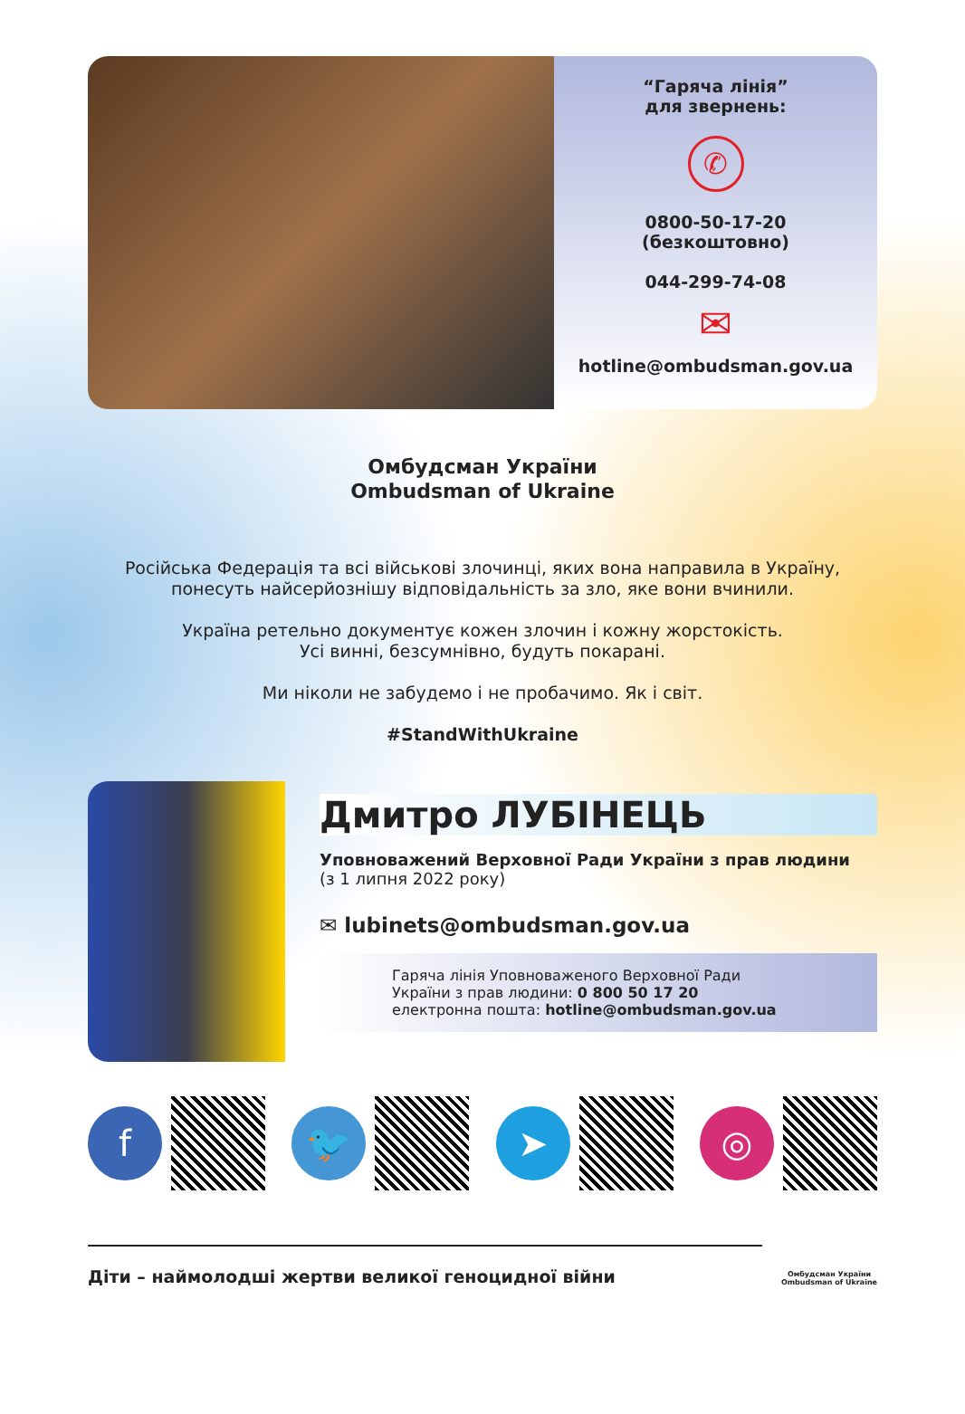“Гаряча лінія”
для звернень:
✆
0800-50-17-20
(безкоштовно)
044-299-74-08
✉
hotline@ombudsman.gov.ua
Омбудсман України
Ombudsman of Ukraine
Російська Федерація та всі військові злочинці, яких вона направила в Україну,
понесуть найсерйознішу відповідальність за зло, яке вони вчинили.
Україна ретельно документує кожен злочин і кожну жорстокість.
Усі винні, безсумнівно, будуть покарані.
Ми ніколи не забудемо і не пробачимо. Як і світ.
#StandWithUkraine
Дмитро ЛУБІНЕЦЬ
Уповноважений Верховної Ради України з прав людини
(з 1 липня 2022 року)
✉ lubinets@ombudsman.gov.ua
Гаряча лінія Уповноваженого Верховної Ради
України з прав людини: 0 800 50 17 20
електронна пошта: hotline@ombudsman.gov.ua
f 🐦 ➤ ◎
Діти – наймолодші жертви великої геноцидної війни
Омбудсман України
Ombudsman of Ukraine